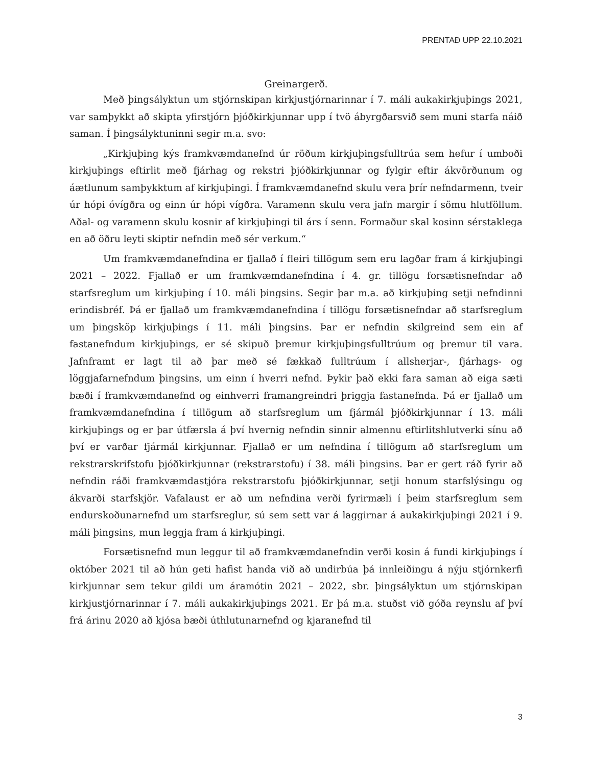PRENTAÐ UPP 22.10.2021
Greinargerð.
Með þingsályktun um stjórnskipan kirkjustjórnarinnar í 7. máli aukakirkjuþings 2021, var samþykkt að skipta yfirstjórn þjóðkirkjunnar upp í tvö ábyrgðarsvið sem muni starfa náið saman. Í þingsályktuninni segir m.a. svo:
„Kirkjuþing kýs framkvæmdanefnd úr röðum kirkjuþingsfulltrúa sem hefur í umboði kirkjuþings eftirlit með fjárhag og rekstri þjóðkirkjunnar og fylgir eftir ákvörðunum og áætlunum samþykktum af kirkjuþingi. Í framkvæmdanefnd skulu vera þrír nefndarmenn, tveir úr hópi óvígðra og einn úr hópi vígðra. Varamenn skulu vera jafn margir í sömu hlutföllum. Aðal- og varamenn skulu kosnir af kirkjuþingi til árs í senn. Formaður skal kosinn sérstaklega en að öðru leyti skiptir nefndin með sér verkum.“
Um framkvæmdanefndina er fjallað í fleiri tillögum sem eru lagðar fram á kirkjuþingi 2021 – 2022. Fjallað er um framkvæmdanefndina í 4. gr. tillögu forsætisnefndar að starfsreglum um kirkjuþing í 10. máli þingsins. Segir þar m.a. að kirkjuþing setji nefndinni erindisbréf. Þá er fjallað um framkvæmdanefndina í tillögu forsætisnefndar að starfsreglum um þingsköp kirkjuþings í 11. máli þingsins. Þar er nefndin skilgreind sem ein af fastanefndum kirkjuþings, er sé skipuð þremur kirkjuþingsfulltrúum og þremur til vara. Jafnframt er lagt til að þar með sé fækkað fulltrúum í allsherjar-, fjárhags- og löggjafarnefndum þingsins, um einn í hverri nefnd. Þykir það ekki fara saman að eiga sæti bæði í framkvæmdanefnd og einhverri framangreindri þriggja fastanefnda. Þá er fjallað um framkvæmdanefndina í tillögum að starfsreglum um fjármál þjóðkirkjunnar í 13. máli kirkjuþings og er þar útfærsla á því hvernig nefndin sinnir almennu eftirlitshlutverki sínu að því er varðar fjármál kirkjunnar. Fjallað er um nefndina í tillögum að starfsreglum um rekstrarskrifstofu þjóðkirkjunnar (rekstrarstofu) í 38. máli þingsins. Þar er gert ráð fyrir að nefndin ráði framkvæmdastjóra rekstrarstofu þjóðkirkjunnar, setji honum starfslýsingu og ákvarði starfskjör. Vafalaust er að um nefndina verði fyrirmæli í þeim starfsreglum sem endurskoðunarnefnd um starfsreglur, sú sem sett var á laggirnar á aukakirkjuþingi 2021 í 9. máli þingsins, mun leggja fram á kirkjuþingi.
Forsætisnefnd mun leggur til að framkvæmdanefndin verði kosin á fundi kirkjuþings í október 2021 til að hún geti hafist handa við að undirbúa þá innleiðingu á nýju stjórnkerfi kirkjunnar sem tekur gildi um áramótin 2021 – 2022, sbr. þingsályktun um stjórnskipan kirkjustjórnarinnar í 7. máli aukakirkjuþings 2021. Er þá m.a. stuðst við góða reynslu af því frá árinu 2020 að kjósa bæði úthlutunarnefnd og kjaranefnd til
3